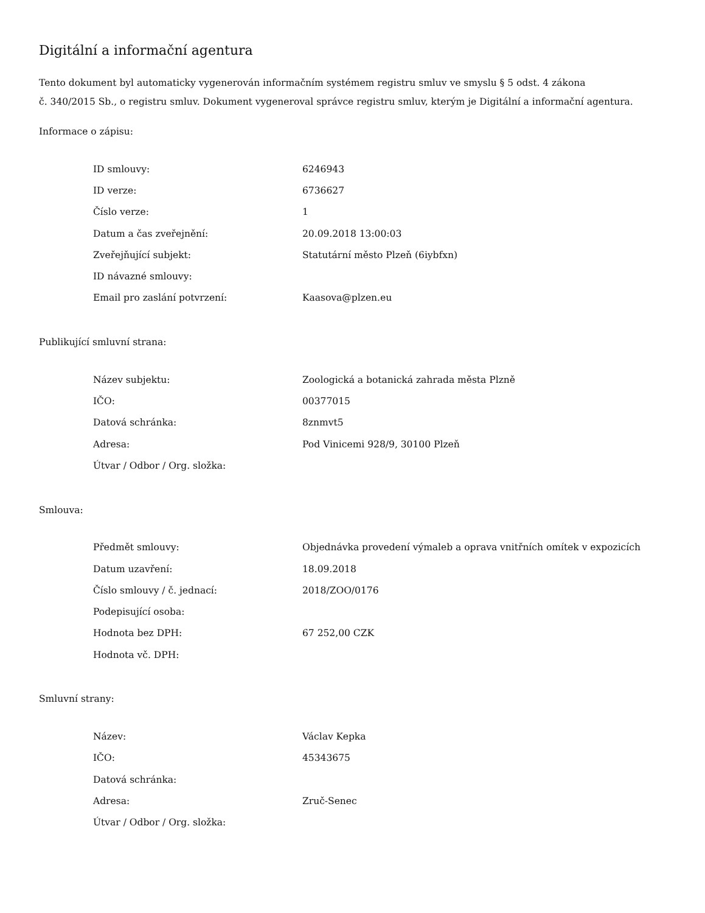Digitální a informační agentura
Tento dokument byl automaticky vygenerován informačním systémem registru smluv ve smyslu § 5 odst. 4 zákona
č. 340/2015 Sb., o registru smluv. Dokument vygeneroval správce registru smluv, kterým je Digitální a informační agentura.
Informace o zápisu:
| ID smlouvy: | 6246943 |
| ID verze: | 6736627 |
| Číslo verze: | 1 |
| Datum a čas zveřejnění: | 20.09.2018 13:00:03 |
| Zveřejňující subjekt: | Statutární město Plzeň (6iybfxn) |
| ID návazné smlouvy: | |
| Email pro zaslání potvrzení: | Kaasova@plzen.eu |
Publikující smluvní strana:
| Název subjektu: | Zoologická a botanická zahrada města Plzně |
| IČO: | 00377015 |
| Datová schránka: | 8znmvt5 |
| Adresa: | Pod Vinicemi 928/9, 30100 Plzeň |
| Útvar / Odbor / Org. složka: | |
Smlouva:
| Předmět smlouvy: | Objednávka provedení výmaleb a oprava vnitřních omítek v expozicích |
| Datum uzavření: | 18.09.2018 |
| Číslo smlouvy / č. jednací: | 2018/ZOO/0176 |
| Podepisující osoba: | |
| Hodnota bez DPH: | 67 252,00 CZK |
| Hodnota vč. DPH: | |
Smluvní strany:
| Název: | Václav Kepka |
| IČO: | 45343675 |
| Datová schránka: | |
| Adresa: | Zruč-Senec |
| Útvar / Odbor / Org. složka: | |